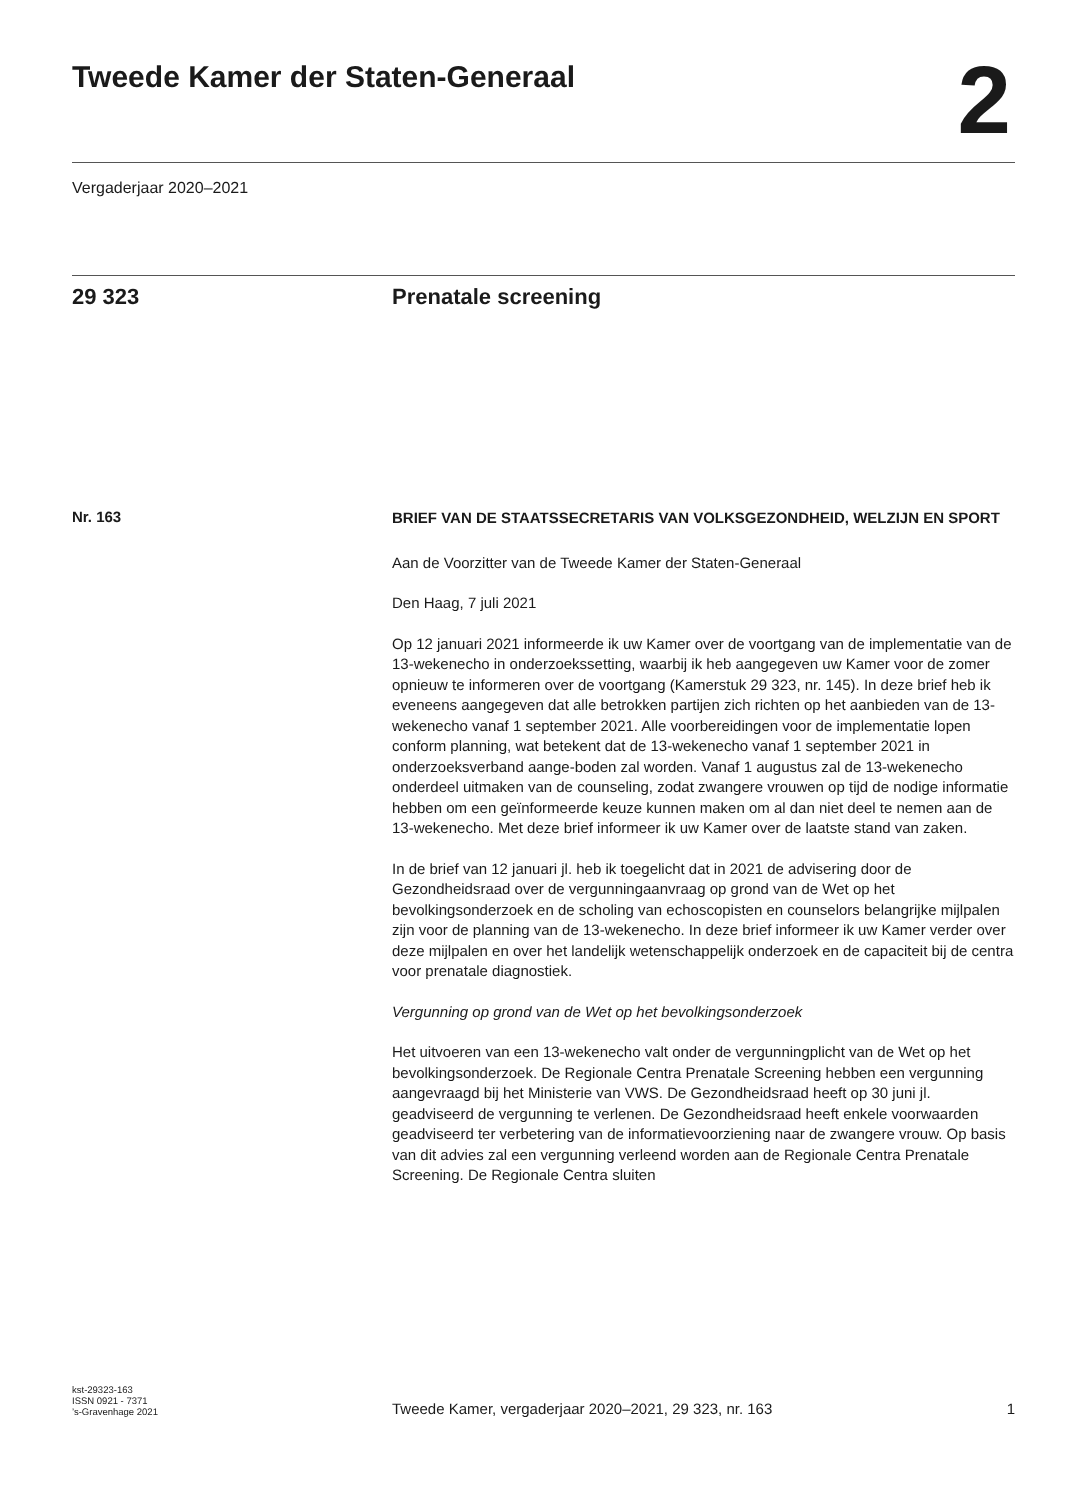Tweede Kamer der Staten-Generaal
2
Vergaderjaar 2020–2021
29 323 Prenatale screening
Nr. 163
BRIEF VAN DE STAATSSECRETARIS VAN VOLKSGEZONDHEID, WELZIJN EN SPORT
Aan de Voorzitter van de Tweede Kamer der Staten-Generaal
Den Haag, 7 juli 2021
Op 12 januari 2021 informeerde ik uw Kamer over de voortgang van de implementatie van de 13-wekenecho in onderzoekssetting, waarbij ik heb aangegeven uw Kamer voor de zomer opnieuw te informeren over de voortgang (Kamerstuk 29 323, nr. 145). In deze brief heb ik eveneens aangegeven dat alle betrokken partijen zich richten op het aanbieden van de 13-wekenecho vanaf 1 september 2021. Alle voorbereidingen voor de implementatie lopen conform planning, wat betekent dat de 13-wekenecho vanaf 1 september 2021 in onderzoeksverband aange-boden zal worden. Vanaf 1 augustus zal de 13-wekenecho onderdeel uitmaken van de counseling, zodat zwangere vrouwen op tijd de nodige informatie hebben om een geïnformeerde keuze kunnen maken om al dan niet deel te nemen aan de 13-wekenecho. Met deze brief informeer ik uw Kamer over de laatste stand van zaken.
In de brief van 12 januari jl. heb ik toegelicht dat in 2021 de advisering door de Gezondheidsraad over de vergunningaanvraag op grond van de Wet op het bevolkingsonderzoek en de scholing van echoscopisten en counselors belangrijke mijlpalen zijn voor de planning van de 13-wekenecho. In deze brief informeer ik uw Kamer verder over deze mijlpalen en over het landelijk wetenschappelijk onderzoek en de capaciteit bij de centra voor prenatale diagnostiek.
Vergunning op grond van de Wet op het bevolkingsonderzoek
Het uitvoeren van een 13-wekenecho valt onder de vergunningplicht van de Wet op het bevolkingsonderzoek. De Regionale Centra Prenatale Screening hebben een vergunning aangevraagd bij het Ministerie van VWS. De Gezondheidsraad heeft op 30 juni jl. geadviseerd de vergunning te verlenen. De Gezondheidsraad heeft enkele voorwaarden geadviseerd ter verbetering van de informatievoorziening naar de zwangere vrouw. Op basis van dit advies zal een vergunning verleend worden aan de Regionale Centra Prenatale Screening. De Regionale Centra sluiten
kst-29323-163
ISSN 0921 - 7371
’s-Gravenhage 2021
Tweede Kamer, vergaderjaar 2020–2021, 29 323, nr. 163
1